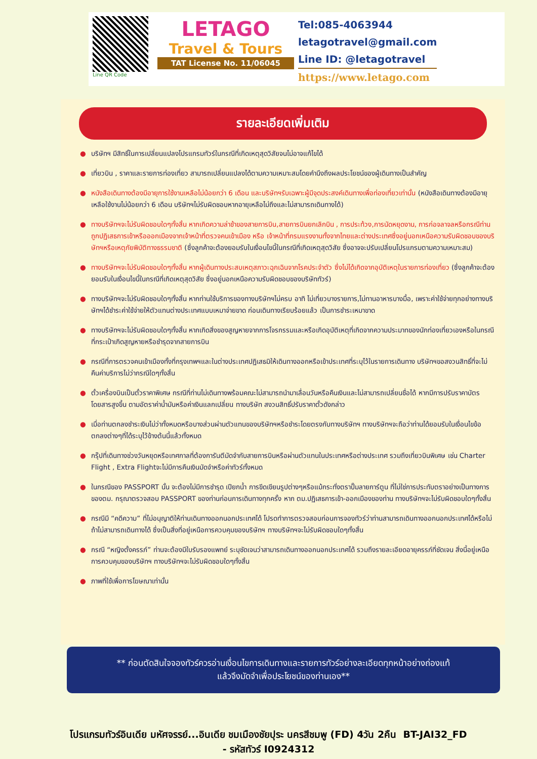Line QR Code
LETAGO
Travel & Tours
TAT License No. 11/06045
Tel:085-4063944
letagotravel@gmail.com
Line ID: @letagotravel
https://www.letago.com
รายละเอียดเพิ่มเติม
● บริษัทฯ มีสิทธิ์ในการเปลี่ยนแปลงโปรแกรมทัวร์ในกรณีที่เกิดเหตุสุดวิสัยจนไม่อาจแก้ไขได้
● เที่ยวบิน , ราคาและรายการท่องเที่ยว สามารถเปลี่ยนแปลงได้ตามความเหมาะสมโดยคำนึงถึงผลประโยชน์ของผู้เดินทางเป็นสำคัญ
● หนังสือเดินทางต้องมีอายุการใช้งานเหลือไม่น้อยกว่า 6 เดือน และบริษัทฯรับเฉพาะผู้มีจุดประสงค์เดินทางเพื่อท่องเที่ยวเท่านั้น (หนังสือเดินทางต้องมีอายุเหลือใช้งานไม่น้อยกว่า 6 เดือน บริษัทฯไม่รับผิดชอบหากอายุเหลือไม่ถึงและไม่สามารถเดินทางได้)
● ทางบริษัทฯจะไม่รับผิดชอบใดๆทั้งสิ้น หากเกิดความล่าช้าของสายการบิน,สายการบินยกเลิกบิน , การประท้วง,การนัดหยุดงาน, การก่อจลาจลหรือกรณีท่านถูกปฏิเสธการเข้าหรือออกเมืองจากเจ้าหน้าที่ตรวจคนเข้าเมือง หรือ เจ้าหน้าที่กรมแรงงานทั้งจากไทยและต่างประเทศซึ่งอยู่นอกเหนือความรับผิดชอบของบริษัทฯหรือเหตุภัยพิบัติทางธรรมชาติ (ซึ่งลูกค้าจะต้องยอมรับในเงื่อนไขนี้ในกรณีที่เกิดเหตุสุดวิสัย ซึ่งอาจจะปรับเปลี่ยนโปรแกรมตามความเหมาะสม)
● ทางบริษัทฯจะไม่รับผิดชอบใดๆทั้งสิ้น หากผู้เดินทางประสบเหตุสภาวะฉุกเฉินจากโรคประจำตัว ซึ่งไม่ได้เกิดจากอุบัติเหตุในรายการท่องเที่ยว (ซึ่งลูกค้าจะต้องยอมรับในเงื่อนไขนี้ในกรณีที่เกิดเหตุสุดวิสัย ซึ่งอยู่นอกเหนือความรับผิดชอบของบริษัททัวร์)
● ทางบริษัทฯจะไม่รับผิดชอบใดๆทั้งสิ้น หากท่านใช้บริการของทางบริษัทฯไม่ครบ อาทิ ไม่เที่ยวบางรายการ,ไม่ทานอาหารบางมื้อ, เพราะค่าใช้จ่ายทุกอย่างทางบริษัทฯได้ชำระค่าใช้จ่ายให้ตัวแทนต่างประเทศแบบเหมาจ่ายขาด ก่อนเดินทางเรียบร้อยแล้ว เป็นการชำระเหมาขาด
● ทางบริษัทฯจะไม่รับผิดชอบใดๆทั้งสิ้น หากเกิดสิ่งของสูญหายจากการโจรกรรมและหรือเกิดอุบัติเหตุที่เกิดจากความประมาทของนักท่องเที่ยวเองหรือในกรณีที่กระเป๋าเกิดสูญหายหรือชำรุดจากสายการบิน
● กรณีที่การตรวจคนเข้าเมืองทั้งที่กรุงเทพฯและในต่างประเทศปฏิเสธมิให้เดินทางออกหรือเข้าประเทศที่ระบุไว้ในรายการเดินทาง บริษัทฯขอสงวนสิทธิ์ที่จะไม่คืนค่าบริการไม่ว่ากรณีใดๆทั้งสิ้น
● ตั๋วเครื่องบินเป็นตั๋วราคาพิเศษ กรณีที่ท่านไม่เดินทางพร้อมคณะไม่สามารถนำมาเลื่อนวันหรือคืนเงินและไม่สามารถเปลี่ยนชื่อได้ หากมีการปรับราคาบัตรโดยสารสูงขึ้น ตามอัตราค่าน้ำมันหรือค่าเงินแลกเปลี่ยน ทางบริษัท สงวนสิทธิ์ปรับราคาตั๋วดังกล่าว
● เมื่อท่านตกลงชำระเงินไม่ว่าทั้งหมดหรือบางส่วนผ่านตัวแทนของบริษัทฯหรือชำระโดยตรงกับทางบริษัทฯ ทางบริษัทฯจะถือว่าท่านได้ยอมรับในเงื่อนไขข้อตกลงต่างๆที่ได้ระบุไว้ข้างต้นนี้แล้วทั้งหมด
● กรุ๊ปที่เดินทางช่วงวันหยุดหรือเทศกาลที่ต้องการันตีมัดจำกับสายการบินหรือผ่านตัวแทนในประเทศหรือต่างประเทศ รวมถึงเที่ยวบินพิเศษ เช่น Charter Flight , Extra Flightจะไม่มีการคืนเงินมัดจำหรือค่าทัวร์ทั้งหมด
● ในกรณีของ PASSPORT นั้น จะต้องไม่มีการชำรุด เปียกน้ำ การขีดเขียนรูปต่างๆหรือแม้กระทั่งตราปั๊มลายการ์ตูน ที่ไม่ใช่การประทับตราอย่างเป็นทางการของตม. กรุณาตรวจสอบ PASSPORT ของท่านก่อนการเดินทางทุกครั้ง หาก ตม.ปฏิเสธการเข้า-ออกเมืองของท่าน ทางบริษัทฯจะไม่รับผิดชอบใดๆทั้งสิ้น
● กรณีมี “คดีความ” ที่ไม่อนุญาติให้ท่านเดินทางออกนอกประเทศได้ โปรดทำการตรวจสอบก่อนการจองทัวร์ว่าท่านสามารถเดินทางออกนอกประเทศได้หรือไม่ ถ้าไม่สามารถเดินทางได้ ซึ่งเป็นสิ่งที่อยู่เหนือการควบคุมของบริษัทฯ ทางบริษัทฯจะไม่รับผิดชอบใดๆทั้งสิ้น
● กรณี “หญิงตั้งครรภ์” ท่านจะต้องมีใบรับรองแพทย์ ระบุชัดเจนว่าสามารถเดินทางออกนอกประเทศได้ รวมถึงรายละเอียดอายุครรภ์ที่ชัดเจน สิ่งนี้อยู่เหนือการควบคุมของบริษัทฯ ทางบริษัทฯจะไม่รับผิดชอบใดๆทั้งสิ้น
● ภาพที่ใช้เพื่อการโฆษณาเท่านั้น
** ก่อนตัดสินใจจองทัวร์ควรอ่านเงื่อนไขการเดินทางและรายการทัวร์อย่างละเอียดทุกหน้าอย่างถ่องแท้
แล้วจึงมัดจำเพื่อประโยชน์ของท่านเอง**
โปรแกรมทัวร์อินเดีย มหัศจรรย์...อินเดีย ชมเมืองชัยปุระ นครสีชมพู (FD) 4วัน 2คืน BT-JAI32_FD
- รหัสทัวร์ I0924312